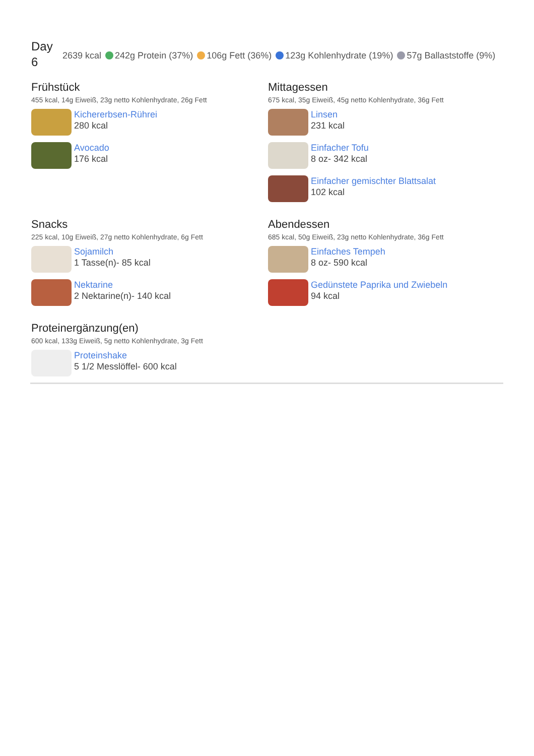Day 6
2639 kcal 242g Protein (37%) 106g Fett (36%) 123g Kohlenhydrate (19%) 57g Ballaststoffe (9%)
Frühstück
455 kcal, 14g Eiweiß, 23g netto Kohlenhydrate, 26g Fett
Kichererbsen-Rührei
280 kcal
Avocado
176 kcal
Mittagessen
675 kcal, 35g Eiweiß, 45g netto Kohlenhydrate, 36g Fett
Linsen
231 kcal
Einfacher Tofu
8 oz- 342 kcal
Einfacher gemischter Blattsalat
102 kcal
Snacks
225 kcal, 10g Eiweiß, 27g netto Kohlenhydrate, 6g Fett
Sojamilch
1 Tasse(n)- 85 kcal
Nektarine
2 Nektarine(n)- 140 kcal
Abendessen
685 kcal, 50g Eiweiß, 23g netto Kohlenhydrate, 36g Fett
Einfaches Tempeh
8 oz- 590 kcal
Gedünstete Paprika und Zwiebeln
94 kcal
Proteinergänzung(en)
600 kcal, 133g Eiweiß, 5g netto Kohlenhydrate, 3g Fett
Proteinshake
5 1/2 Messlöffel- 600 kcal